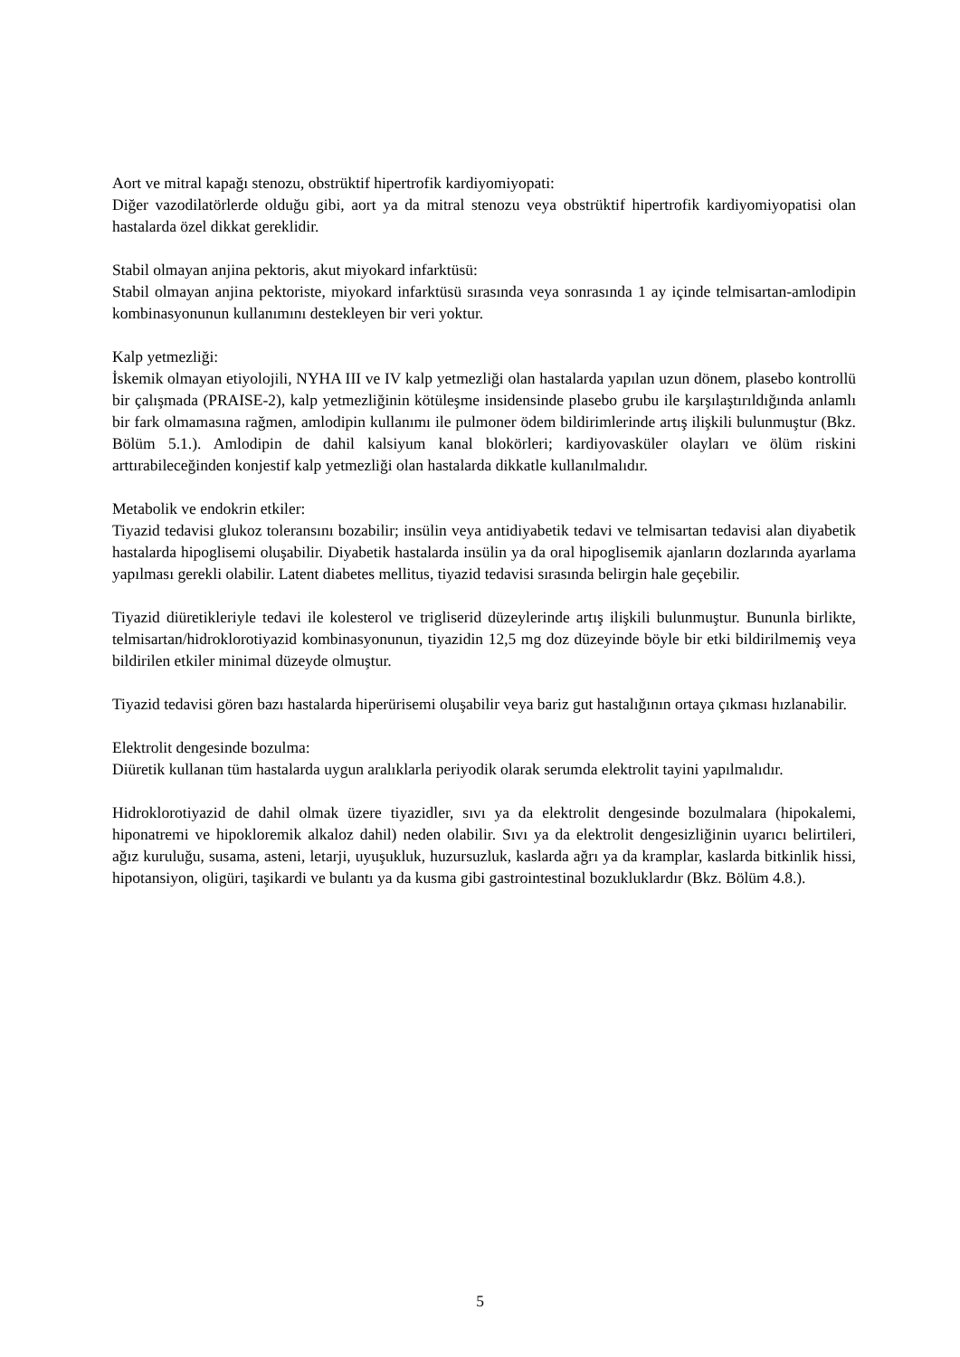Aort ve mitral kapağı stenozu, obstrüktif hipertrofik kardiyomiyopati:
Diğer vazodilatörlerde olduğu gibi, aort ya da mitral stenozu veya obstrüktif hipertrofik kardiyomiyopatisi olan hastalarda özel dikkat gereklidir.
Stabil olmayan anjina pektoris, akut miyokard infarktüsü:
Stabil olmayan anjina pektoriste, miyokard infarktüsü sırasında veya sonrasında 1 ay içinde telmisartan-amlodipin kombinasyonunun kullanımını destekleyen bir veri yoktur.
Kalp yetmezliği:
İskemik olmayan etiyolojili, NYHA III ve IV kalp yetmezliği olan hastalarda yapılan uzun dönem, plasebo kontrollü bir çalışmada (PRAISE-2), kalp yetmezliğinin kötüleşme insidensinde plasebo grubu ile karşılaştırıldığında anlamlı bir fark olmamasına rağmen, amlodipin kullanımı ile pulmoner ödem bildirimlerinde artış ilişkili bulunmuştur (Bkz. Bölüm 5.1.). Amlodipin de dahil kalsiyum kanal blokörleri; kardiyovasküler olayları ve ölüm riskini arttırabileceğinden konjestif kalp yetmezliği olan hastalarda dikkatle kullanılmalıdır.
Metabolik ve endokrin etkiler:
Tiyazid tedavisi glukoz toleransını bozabilir; insülin veya antidiyabetik tedavi ve telmisartan tedavisi alan diyabetik hastalarda hipoglisemi oluşabilir. Diyabetik hastalarda insülin ya da oral hipoglisemik ajanların dozlarında ayarlama yapılması gerekli olabilir. Latent diabetes mellitus, tiyazid tedavisi sırasında belirgin hale geçebilir.
Tiyazid diüretikleriyle tedavi ile kolesterol ve trigliserid düzeylerinde artış ilişkili bulunmuştur. Bununla birlikte, telmisartan/hidroklorotiyazid kombinasyonunun, tiyazidin 12,5 mg doz düzeyinde böyle bir etki bildirilmemiş veya bildirilen etkiler minimal düzeyde olmuştur.
Tiyazid tedavisi gören bazı hastalarda hiperürisemi oluşabilir veya bariz gut hastalığının ortaya çıkması hızlanabilir.
Elektrolit dengesinde bozulma:
Diüretik kullanan tüm hastalarda uygun aralıklarla periyodik olarak serumda elektrolit tayini yapılmalıdır.
Hidroklorotiyazid de dahil olmak üzere tiyazidler, sıvı ya da elektrolit dengesinde bozulmalara (hipokalemi, hiponatremi ve hipokloremik alkaloz dahil) neden olabilir. Sıvı ya da elektrolit dengesizliğinin uyarıcı belirtileri, ağız kuruluğu, susama, asteni, letarji, uyuşukluk, huzursuzluk, kaslarda ağrı ya da kramplar, kaslarda bitkinlik hissi, hipotansiyon, oligüri, taşikardi ve bulantı ya da kusma gibi gastrointestinal bozukluklardır (Bkz. Bölüm 4.8.).
5